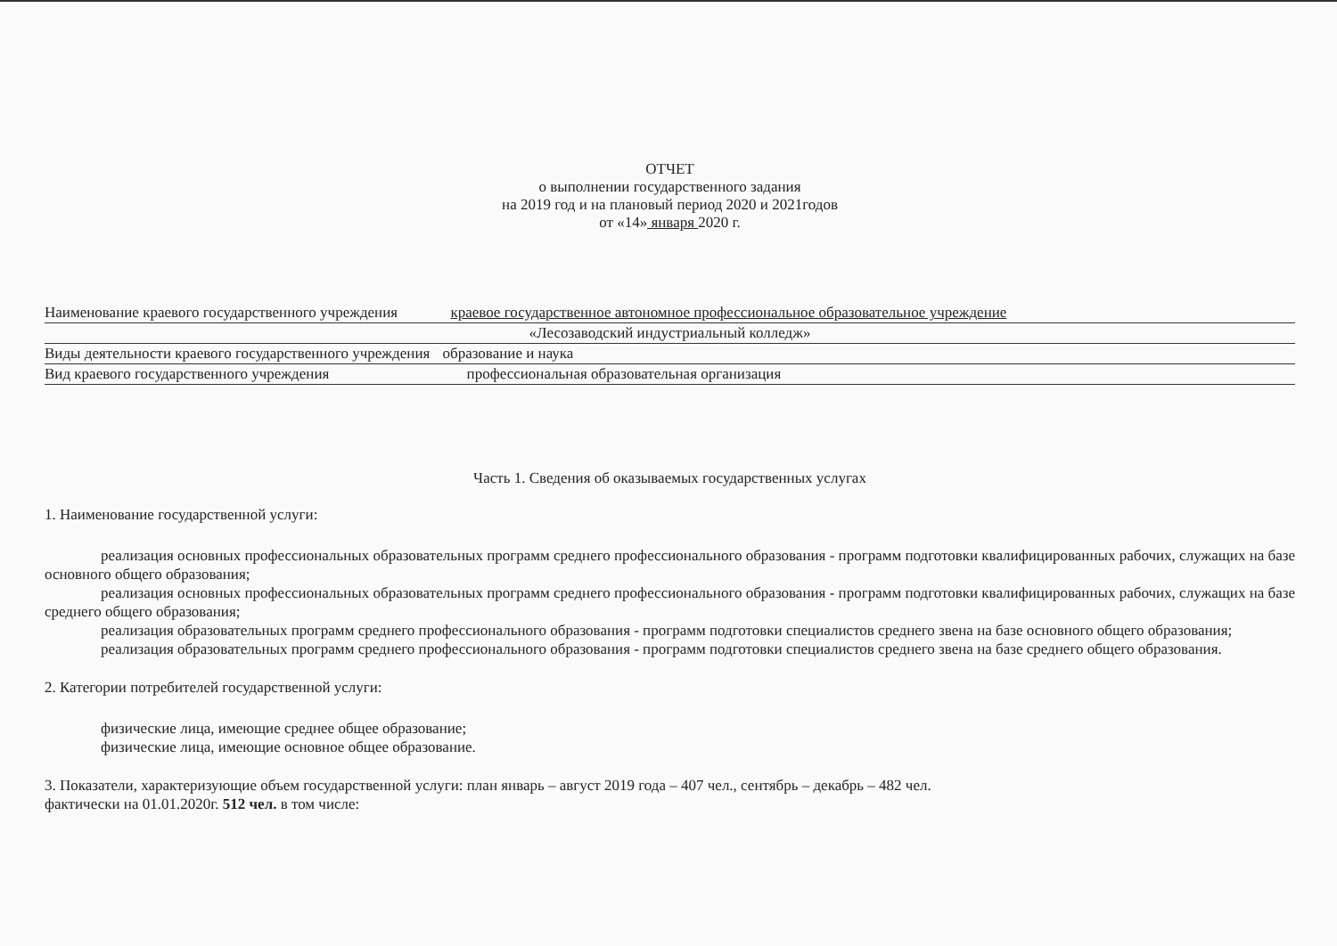ОТЧЕТ
о выполнении государственного задания
на 2019 год и на плановый период 2020 и 2021годов
от «14» января 2020 г.
Наименование краевого государственного учреждения краевое государственное автономное профессиональное образовательное учреждение
«Лесозаводский индустриальный колледж»
Виды деятельности краевого государственного учреждения образование и наука
Вид краевого государственного учреждения профессиональная образовательная организация
Часть 1. Сведения об оказываемых государственных услугах
1. Наименование государственной услуги:
реализация основных профессиональных образовательных программ среднего профессионального образования - программ подготовки квалифицированных рабочих, служащих на базе основного общего образования;
реализация основных профессиональных образовательных программ среднего профессионального образования - программ подготовки квалифицированных рабочих, служащих на базе среднего общего образования;
реализация образовательных программ среднего профессионального образования - программ подготовки специалистов среднего звена на базе основного общего образования;
реализация образовательных программ среднего профессионального образования - программ подготовки специалистов среднего звена на базе среднего общего образования.
2. Категории потребителей государственной услуги:
физические лица, имеющие среднее общее образование;
физические лица, имеющие основное общее образование.
3. Показатели, характеризующие объем государственной услуги: план январь – август 2019 года – 407 чел., сентябрь – декабрь – 482 чел.
фактически на 01.01.2020г. 512 чел. в том числе: